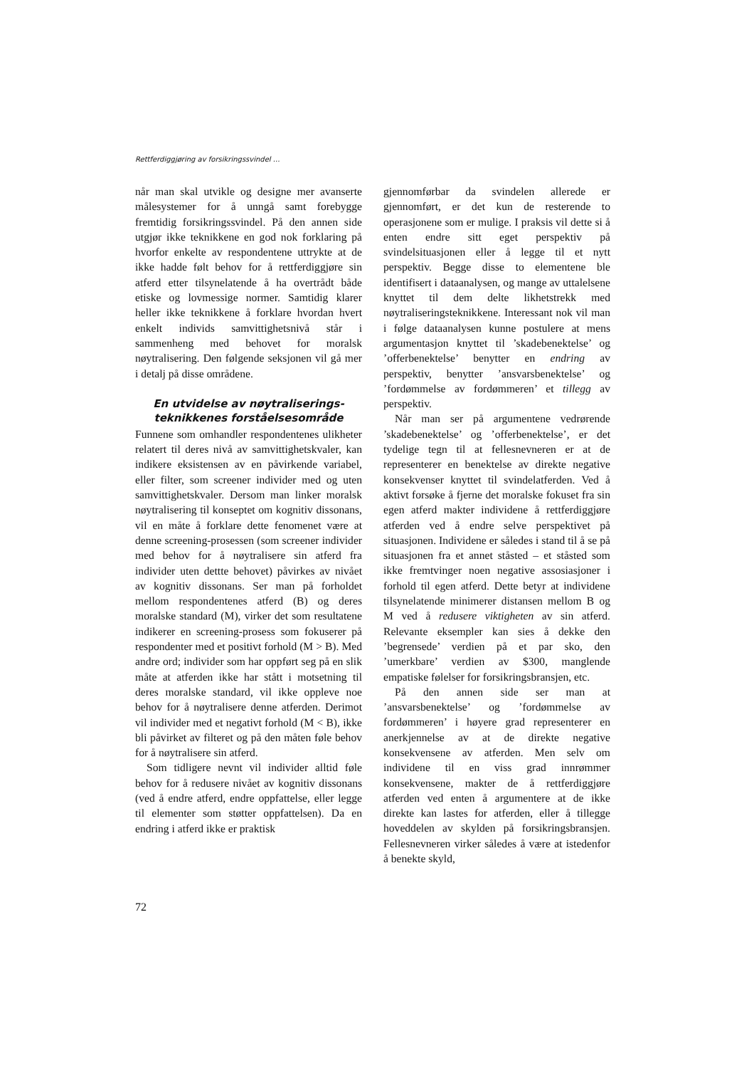Rettferdiggjøring av forsikringssvindel ...
når man skal utvikle og designe mer avanserte målesystemer for å unngå samt forebygge fremtidig forsikringssvindel. På den annen side utgjør ikke teknikkene en god nok forklaring på hvorfor enkelte av respondentene uttrykte at de ikke hadde følt behov for å rettferdiggjøre sin atferd etter tilsynelatende å ha overtrådt både etiske og lovmessige normer. Samtidig klarer heller ikke teknikkene å forklare hvordan hvert enkelt individs samvittighetsnivå står i sammenheng med behovet for moralsk nøytralisering. Den følgende seksjonen vil gå mer i detalj på disse områdene.
En utvidelse av nøytraliserings-
teknikkenes forståelsesområde
Funnene som omhandler respondentenes ulikheter relatert til deres nivå av samvittighetskvaler, kan indikere eksistensen av en påvirkende variabel, eller filter, som screener individer med og uten samvittighetskvaler. Dersom man linker moralsk nøytralisering til konseptet om kognitiv dissonans, vil en måte å forklare dette fenomenet være at denne screening-prosessen (som screener individer med behov for å nøytralisere sin atferd fra individer uten dettte behovet) påvirkes av nivået av kognitiv dissonans. Ser man på forholdet mellom respondentenes atferd (B) og deres moralske standard (M), virker det som resultatene indikerer en screening-prosess som fokuserer på respondenter med et positivt forhold (M > B). Med andre ord; individer som har oppført seg på en slik måte at atferden ikke har stått i motsetning til deres moralske standard, vil ikke oppleve noe behov for å nøytralisere denne atferden. Derimot vil individer med et negativt forhold (M < B), ikke bli påvirket av filteret og på den måten føle behov for å nøytralisere sin atferd.
Som tidligere nevnt vil individer alltid føle behov for å redusere nivået av kognitiv dissonans (ved å endre atferd, endre oppfattelse, eller legge til elementer som støtter oppfattelsen). Da en endring i atferd ikke er praktisk
gjennomførbar da svindelen allerede er gjennomført, er det kun de resterende to operasjonene som er mulige. I praksis vil dette si å enten endre sitt eget perspektiv på svindelsituasjonen eller å legge til et nytt perspektiv. Begge disse to elementene ble identifisert i dataanalysen, og mange av uttalelsene knyttet til dem delte likhetstrekk med nøytraliseringsteknikkene. Interessant nok vil man i følge dataanalysen kunne postulere at mens argumentasjon knyttet til ’skadebenektelse’ og ’offerbenektelse’ benytter en endring av perspektiv, benytter ’ansvarsbenektelse’ og ’fordømmelse av fordømmeren’ et tillegg av perspektiv.
Når man ser på argumentene vedrørende ’skadebenektelse’ og ’offerbenektelse’, er det tydelige tegn til at fellesnevneren er at de representerer en benektelse av direkte negative konsekvenser knyttet til svindelatferden. Ved å aktivt forsøke å fjerne det moralske fokuset fra sin egen atferd makter individene å rettferdiggjøre atferden ved å endre selve perspektivet på situasjonen. Individene er således i stand til å se på situasjonen fra et annet ståsted – et ståsted som ikke fremtvinger noen negative assosiasjoner i forhold til egen atferd. Dette betyr at individene tilsynelatende minimerer distansen mellom B og M ved å redusere viktigheten av sin atferd. Relevante eksempler kan sies å dekke den ’begrensede’ verdien på et par sko, den ’umerkbare’ verdien av $300, manglende empatiske følelser for forsikringsbransjen, etc.
På den annen side ser man at ’ansvarsbenektelse’ og ’fordømmelse av fordømmeren’ i høyere grad representerer en anerkjennelse av at de direkte negative konsekvensene av atferden. Men selv om individene til en viss grad innrømmer konsekvensene, makter de å rettferdiggjøre atferden ved enten å argumentere at de ikke direkte kan lastes for atferden, eller å tillegge hoveddelen av skylden på forsikringsbransjen. Fellesnevneren virker således å være at istedenfor å benekte skyld,
72